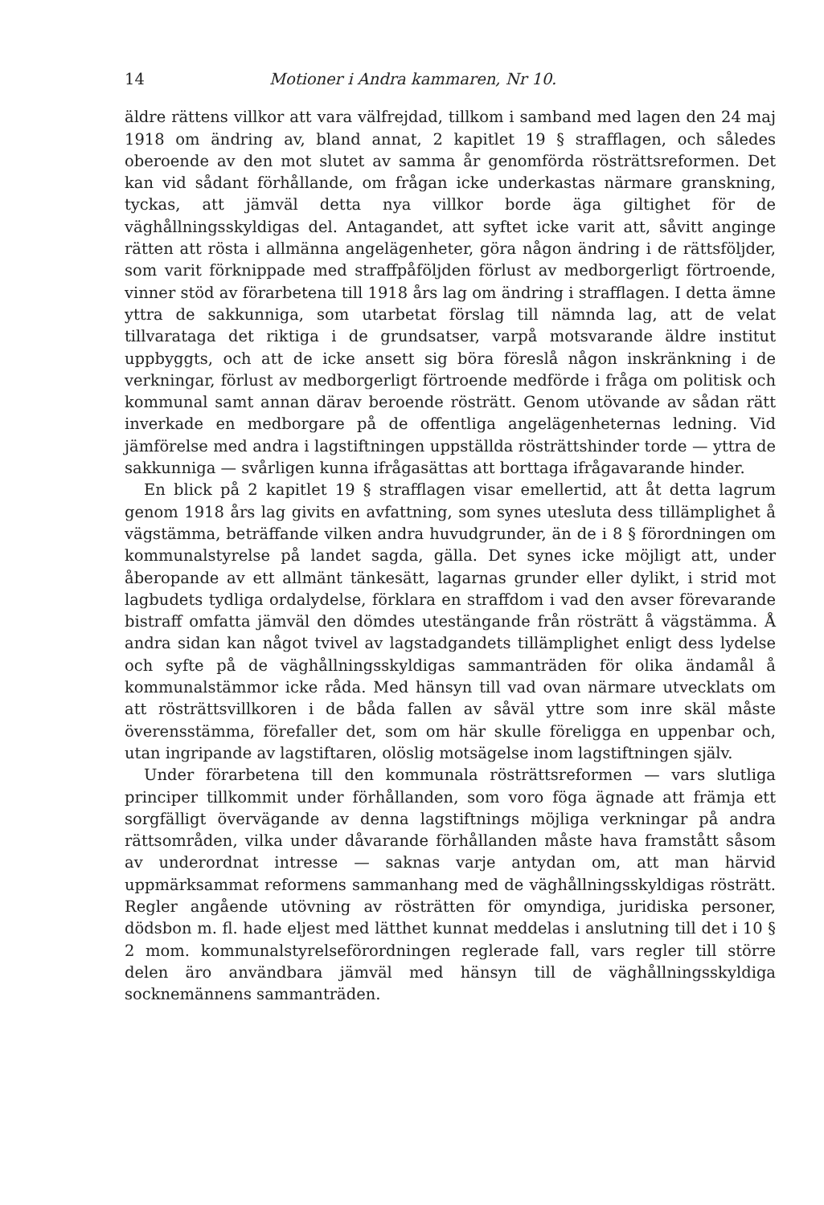14 Motioner i Andra kammaren, Nr 10.
äldre rättens villkor att vara välfrejdad, tillkom i samband med lagen den 24 maj 1918 om ändring av, bland annat, 2 kapitlet 19 § strafflagen, och således oberoende av den mot slutet av samma år genomförda rösträttsreformen. Det kan vid sådant förhållande, om frågan icke underkastas närmare granskning, tyckas, att jämväl detta nya villkor borde äga giltighet för de väghållningsskyldigas del. Antagandet, att syftet icke varit att, såvitt anginge rätten att rösta i allmänna angelägenheter, göra någon ändring i de rättsföljder, som varit förknippade med straffpåföljden förlust av medborgerligt förtroende, vinner stöd av förarbetena till 1918 års lag om ändring i strafflagen. I detta ämne yttra de sakkunniga, som utarbetat förslag till nämnda lag, att de velat tillvarataga det riktiga i de grundsatser, varpå motsvarande äldre institut uppbyggts, och att de icke ansett sig böra föreslå någon inskränkning i de verkningar, förlust av medborgerligt förtroende medförde i fråga om politisk och kommunal samt annan därav beroende rösträtt. Genom utövande av sådan rätt inverkade en medborgare på de offentliga angelägenheternas ledning. Vid jämförelse med andra i lagstiftningen uppställda rösträttshinder torde — yttra de sakkunniga — svårligen kunna ifrågasättas att borttaga ifrågavarande hinder.
En blick på 2 kapitlet 19 § strafflagen visar emellertid, att åt detta lagrum genom 1918 års lag givits en avfattning, som synes utesluta dess tillämplighet å vägstämma, beträffande vilken andra huvudgrunder, än de i 8 § förordningen om kommunalstyrelse på landet sagda, gälla. Det synes icke möjligt att, under åberopande av ett allmänt tänkesätt, lagarnas grunder eller dylikt, i strid mot lagbudets tydliga ordalydelse, förklara en straffdom i vad den avser förevarande bistraff omfatta jämväl den dömdes utestängande från rösträtt å vägstämma. Å andra sidan kan något tvivel av lagstadgandets tillämplighet enligt dess lydelse och syfte på de väghållningsskyldigas sammanträden för olika ändamål å kommunalstämmor icke råda. Med hänsyn till vad ovan närmare utvecklats om att rösträttsvillkoren i de båda fallen av såväl yttre som inre skäl måste överensstämma, förefaller det, som om här skulle föreligga en uppenbar och, utan ingripande av lagstiftaren, olöslig motsägelse inom lagstiftningen själv.
Under förarbetena till den kommunala rösträttsreformen — vars slutliga principer tillkommit under förhållanden, som voro föga ägnade att främja ett sorgfälligt övervägande av denna lagstiftnings möjliga verkningar på andra rättsområden, vilka under dåvarande förhållanden måste hava framstått såsom av underordnat intresse — saknas varje antydan om, att man härvid uppmärksammat reformens sammanhang med de väghållningsskyldigas rösträtt. Regler angående utövning av rösträtten för omyndiga, juridiska personer, dödsbon m. fl. hade eljest med lätthet kunnat meddelas i anslutning till det i 10 § 2 mom. kommunalstyrelseförordningen reglerade fall, vars regler till större delen äro användbara jämväl med hänsyn till de väghållningsskyldiga socknemännens sammanträden.